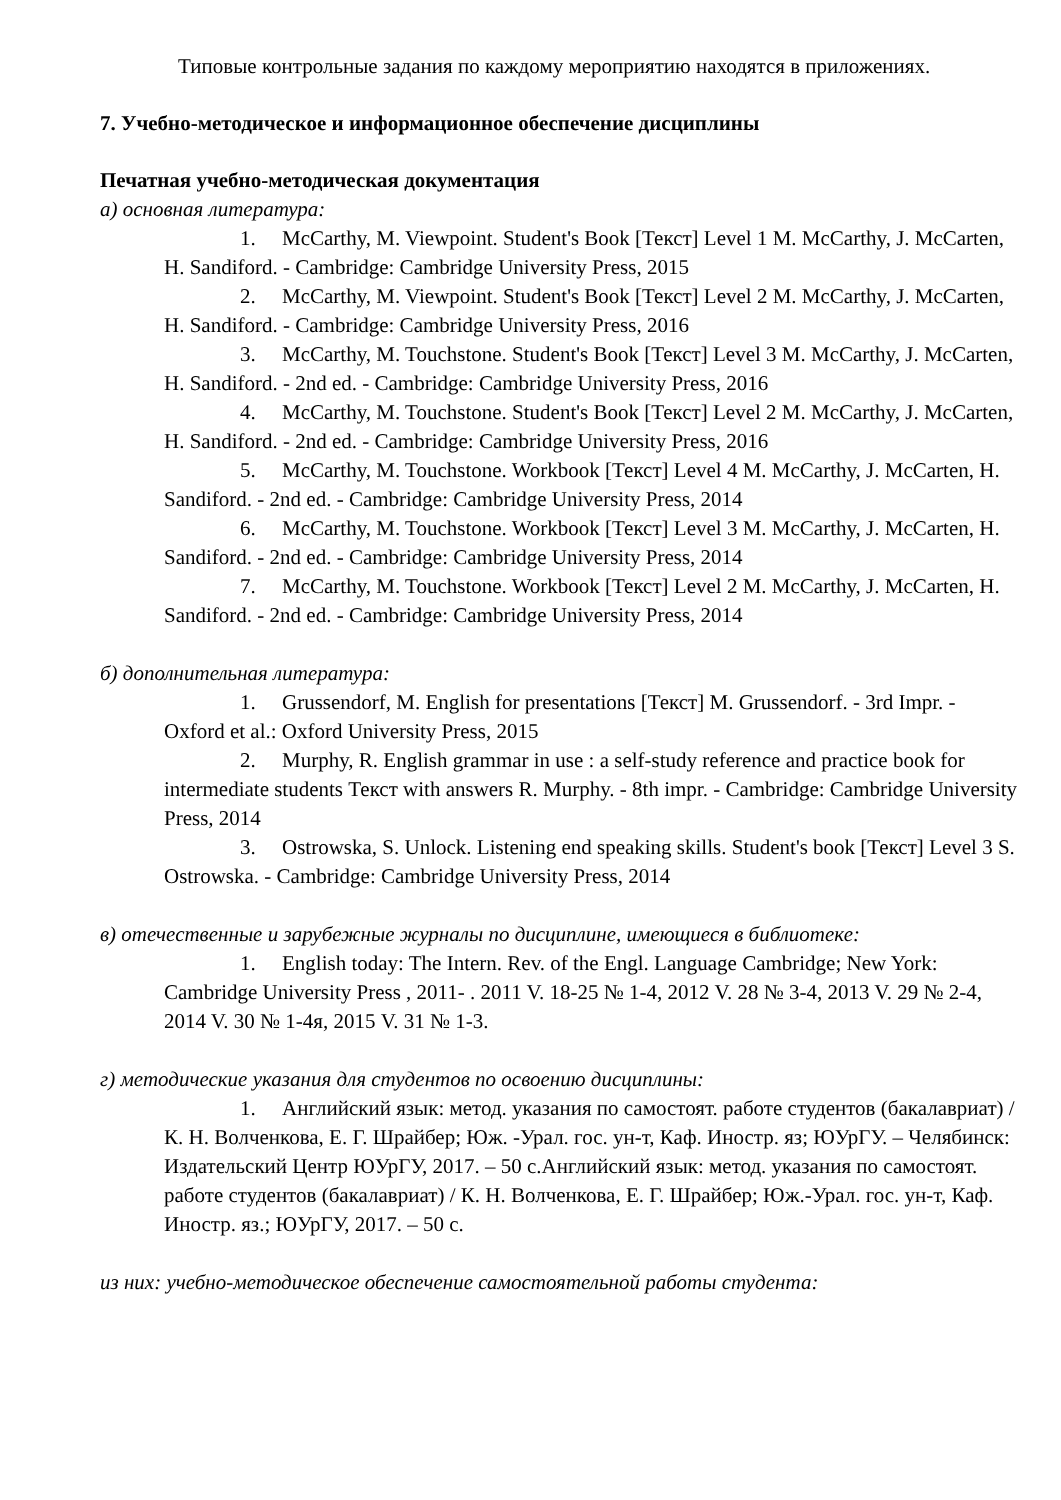Типовые контрольные задания по каждому мероприятию находятся в приложениях.
7. Учебно-методическое и информационное обеспечение дисциплины
Печатная учебно-методическая документация
а) основная литература:
1. McCarthy, M. Viewpoint. Student's Book [Текст] Level 1 M. McCarthy, J. McCarten, H. Sandiford. - Cambridge: Cambridge University Press, 2015
2. McCarthy, M. Viewpoint. Student's Book [Текст] Level 2 M. McCarthy, J. McCarten, H. Sandiford. - Cambridge: Cambridge University Press, 2016
3. McCarthy, M. Touchstone. Student's Book [Текст] Level 3 M. McCarthy, J. McCarten, H. Sandiford. - 2nd ed. - Cambridge: Cambridge University Press, 2016
4. McCarthy, M. Touchstone. Student's Book [Текст] Level 2 M. McCarthy, J. McCarten, H. Sandiford. - 2nd ed. - Cambridge: Cambridge University Press, 2016
5. McCarthy, M. Touchstone. Workbook [Текст] Level 4 M. McCarthy, J. McCarten, H. Sandiford. - 2nd ed. - Cambridge: Cambridge University Press, 2014
6. McCarthy, M. Touchstone. Workbook [Текст] Level 3 M. McCarthy, J. McCarten, H. Sandiford. - 2nd ed. - Cambridge: Cambridge University Press, 2014
7. McCarthy, M. Touchstone. Workbook [Текст] Level 2 M. McCarthy, J. McCarten, H. Sandiford. - 2nd ed. - Cambridge: Cambridge University Press, 2014
б) дополнительная литература:
1. Grussendorf, M. English for presentations [Текст] M. Grussendorf. - 3rd Impr. - Oxford et al.: Oxford University Press, 2015
2. Murphy, R. English grammar in use : a self-study reference and practice book for intermediate students Текст with answers R. Murphy. - 8th impr. - Cambridge: Cambridge University Press, 2014
3. Ostrowska, S. Unlock. Listening end speaking skills. Student's book [Текст] Level 3 S. Ostrowska. - Cambridge: Cambridge University Press, 2014
в) отечественные и зарубежные журналы по дисциплине, имеющиеся в библиотеке:
1. English today: The Intern. Rev. of the Engl. Language Cambridge; New York: Cambridge University Press , 2011- . 2011 V. 18-25 № 1-4, 2012 V. 28 № 3-4, 2013 V. 29 № 2-4, 2014 V. 30 № 1-4я, 2015 V. 31 № 1-3.
г) методические указания для студентов по освоению дисциплины:
1. Английский язык: метод. указания по самостоят. работе студентов (бакалавриат) / К. Н. Волченкова, Е. Г. Шрайбер; Юж. -Урал. гос. ун-т, Каф. Иностр. яз; ЮУрГУ. – Челябинск: Издательский Центр ЮУрГУ, 2017. – 50 с.Английский язык: метод. указания по самостоят. работе студентов (бакалавриат) / К. Н. Волченкова, Е. Г. Шрайбер; Юж.-Урал. гос. ун-т, Каф. Иностр. яз.; ЮУрГУ, 2017. – 50 с.
из них: учебно-методическое обеспечение самостоятельной работы студента: